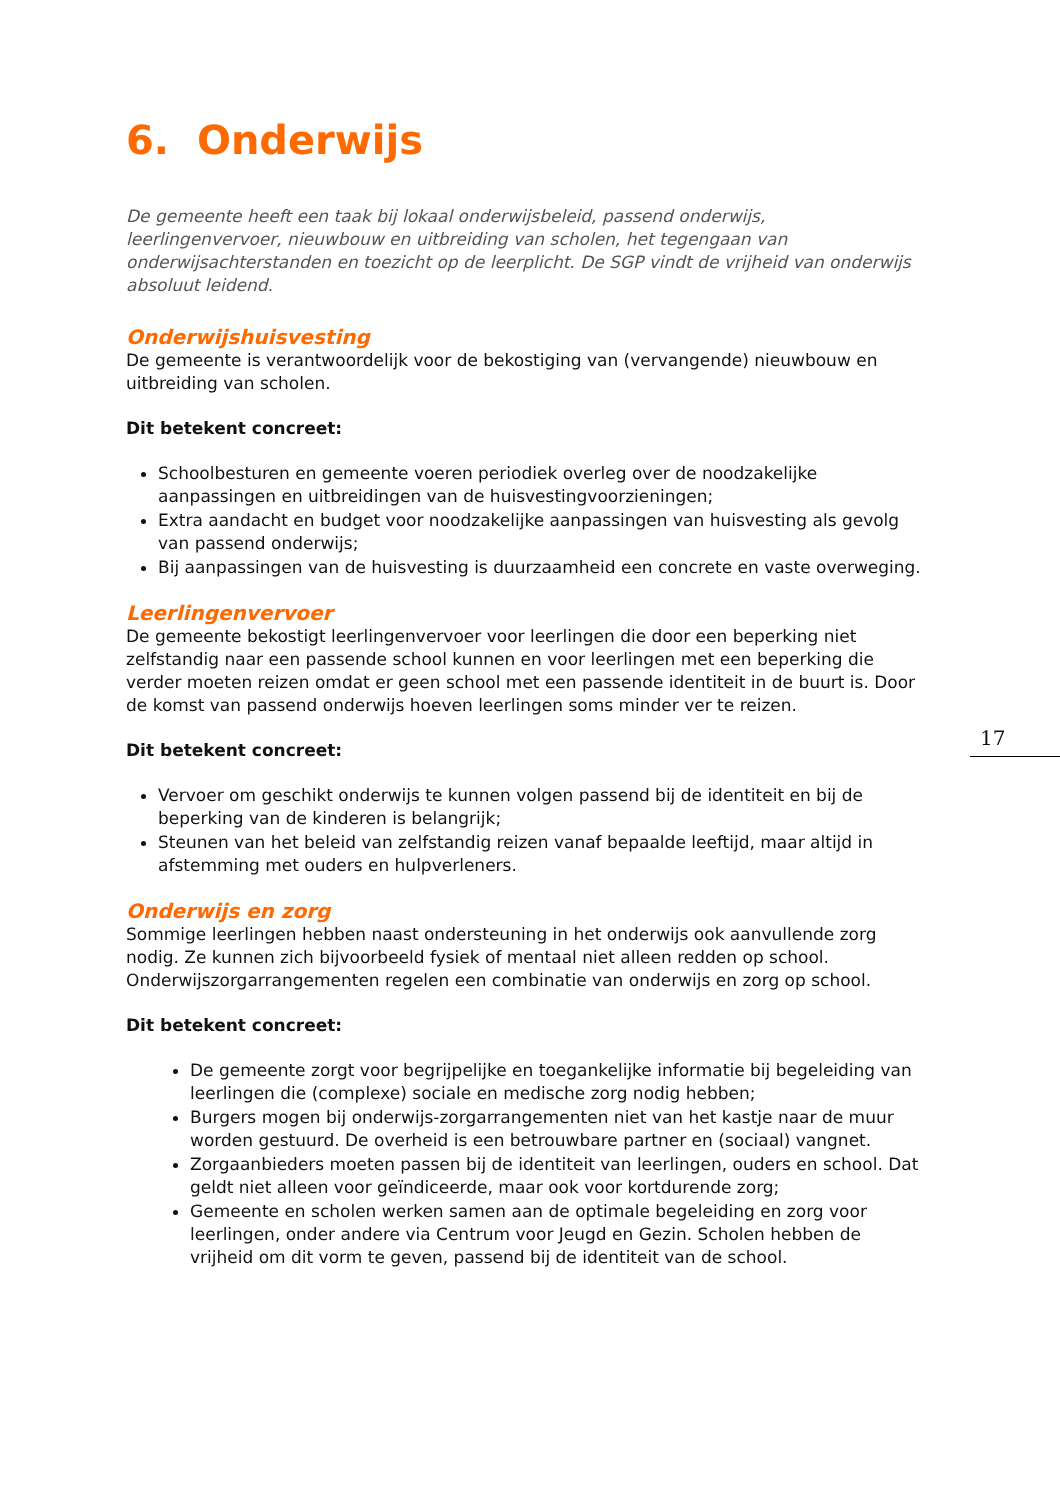6. Onderwijs
De gemeente heeft een taak bij lokaal onderwijsbeleid, passend onderwijs, leerlingenvervoer, nieuwbouw en uitbreiding van scholen, het tegengaan van onderwijsachterstanden en toezicht op de leerplicht. De SGP vindt de vrijheid van onderwijs absoluut leidend.
Onderwijshuisvesting
De gemeente is verantwoordelijk voor de bekostiging van (vervangende) nieuwbouw en uitbreiding van scholen.
Dit betekent concreet:
Schoolbesturen en gemeente voeren periodiek overleg over de noodzakelijke aanpassingen en uitbreidingen van de huisvestingvoorzieningen;
Extra aandacht en budget voor noodzakelijke aanpassingen van huisvesting als gevolg van passend onderwijs;
Bij aanpassingen van de huisvesting is duurzaamheid een concrete en vaste overweging.
Leerlingenvervoer
De gemeente bekostigt leerlingenvervoer voor leerlingen die door een beperking niet zelfstandig naar een passende school kunnen en voor leerlingen met een beperking die verder moeten reizen omdat er geen school met een passende identiteit in de buurt is. Door de komst van passend onderwijs hoeven leerlingen soms minder ver te reizen.
Dit betekent concreet:
Vervoer om geschikt onderwijs te kunnen volgen passend bij de identiteit en bij de beperking van de kinderen is belangrijk;
Steunen van het beleid van zelfstandig reizen vanaf bepaalde leeftijd, maar altijd in afstemming met ouders en hulpverleners.
Onderwijs en zorg
Sommige leerlingen hebben naast ondersteuning in het onderwijs ook aanvullende zorg nodig. Ze kunnen zich bijvoorbeeld fysiek of mentaal niet alleen redden op school. Onderwijszorgarrangementen regelen een combinatie van onderwijs en zorg op school.
Dit betekent concreet:
De gemeente zorgt voor begrijpelijke en toegankelijke informatie bij begeleiding van leerlingen die (complexe) sociale en medische zorg nodig hebben;
Burgers mogen bij onderwijs-zorgarrangementen niet van het kastje naar de muur worden gestuurd. De overheid is een betrouwbare partner en (sociaal) vangnet.
Zorgaanbieders moeten passen bij de identiteit van leerlingen, ouders en school. Dat geldt niet alleen voor geïndiceerde, maar ook voor kortdurende zorg;
Gemeente en scholen werken samen aan de optimale begeleiding en zorg voor leerlingen, onder andere via Centrum voor Jeugd en Gezin. Scholen hebben de vrijheid om dit vorm te geven, passend bij de identiteit van de school.
17